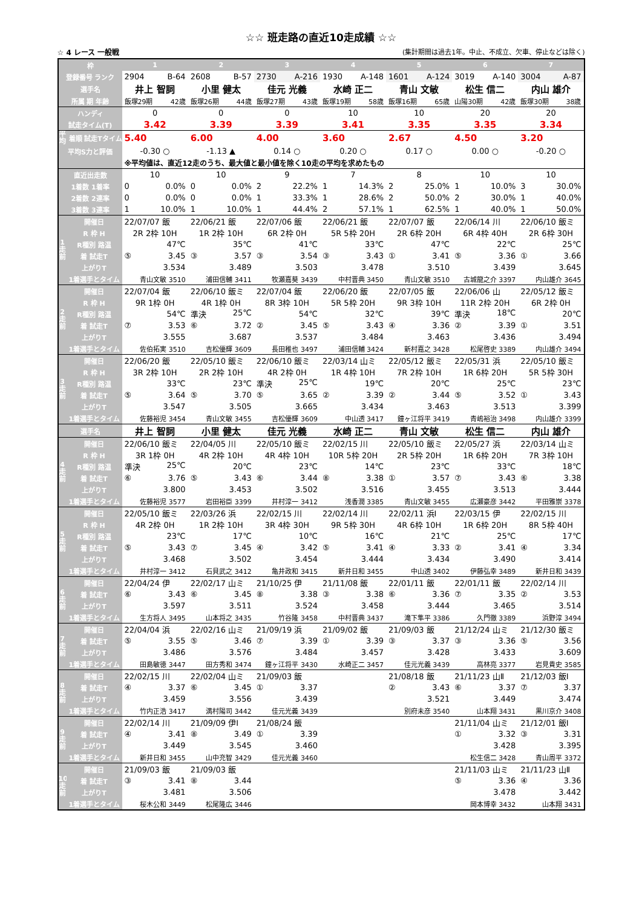☆☆ 班走路の直近10走成績 ☆☆
☆ 4 レース 一般戦 (集計期間は過去1年。中止、不成立、欠車、停止などは除く)
| 枠 | | 1 | 2 | 3 | 4 | 5 | 6 | 7 |
| 登録番号 ランク | | 2904 B-64 | 2608 B-57 | 2730 A-216 | 1930 A-148 | 1601 A-124 | 3019 A-140 | 3004 A-87 |
| 選手名 | | 井上 智詞 | 小里 健太 | 佳元 光義 | 水崎 正二 | 青山 文敏 | 松生 信二 | 内山 雄介 |
| 所属 期 年齢 | | 飯塚29期 42歳 | 飯塚26期 44歳 | 飯塚27期 43歳 | 飯塚19期 58歳 | 飯塚16期 65歳 | 山陽30期 42歳 | 飯塚30期 38歳 |
| ハンディ | | 0 | 0 | 0 | 10 | 10 | 20 | 20 |
| 試走タイム(T) | | 3.42 | 3.39 | 3.39 | 3.41 | 3.35 | 3.35 | 3.34 |
| 平均 | 着順 試走Tタイム | 5.40 | 6.00 | 4.00 | 3.60 | 2.67 | 4.50 | 3.20 |
| 平均S力と評価 | | -0.30 ○ | -1.13 ▲ | 0.14 ○ | 0.20 ○ | 0.17 ○ | 0.00 ○ | -0.20 ○ |
| | | ※平均値は、直近12走のうち、最大値と最小値を除く10走の平均を求めたもの | | | | | | |
| 直近出走数 | | 10 | 10 | 9 | 7 | 8 | 10 | 10 |
| 1着数 1着率 | | 0 0.0% | 0 0.0% | 2 22.2% | 1 14.3% | 2 25.0% | 1 10.0% | 3 30.0% |
| 2着数 2連率 | | 0 0.0% | 0 0.0% | 1 33.3% | 1 28.6% | 2 50.0% | 2 30.0% | 1 40.0% |
| 3着数 3連率 | | 1 10.0% | 1 10.0% | 1 44.4% | 2 57.1% | 1 62.5% | 1 40.0% | 1 50.0% |
| 1走前 | 開催日 | 22/07/07 飯 | 22/06/21 飯 | 22/07/06 飯 | 22/06/21 飯 | 22/07/07 飯 | 22/06/14 川 | 22/06/10 飯ミ |
| | R 枠 H | 2R 2枠 10H | 1R 2枠 10H | 6R 2枠 0H | 5R 5枠 20H | 2R 6枠 20H | 6R 4枠 40H | 2R 6枠 30H |
| | R種別 路温 | 47℃ | 35℃ | 41℃ | 33℃ | 47℃ | 22℃ | 25℃ |
| | 着 試走T | ⑤ 3.45 | ③ 3.57 | ③ 3.54 | ③ 3.43 | ① 3.41 | ⑤ 3.36 | ① 3.66 |
| | 上がりT | 3.534 | 3.489 | 3.503 | 3.478 | 3.510 | 3.439 | 3.645 |
| | 1着選手とタイム | 青山文敏 3510 | 浦田信輔 3411 | 牧瀬嘉葵 3439 | 中村晋典 3450 | 青山文敏 3510 | 古城龍之介 3397 | 内山雄介 3645 |
| 2走前 | 開催日 | 22/07/04 飯 | 22/06/10 飯ミ | 22/07/04 飯 | 22/06/20 飯 | 22/07/05 飯 | 22/06/06 山 | 22/05/12 飯ミ |
| | R 枠 H | 9R 1枠 0H | 4R 1枠 0H | 8R 3枠 10H | 5R 5枠 20H | 9R 3枠 10H | 11R 2枠 20H | 6R 2枠 0H |
| | R種別 路温 | 54℃ | 準決 25℃ | 54℃ | 32℃ | 39℃ | 準決 18℃ | 20℃ |
| | 着 試走T | ⑦ 3.53 | ⑥ 3.72 | ② 3.45 | ⑤ 3.43 | ④ 3.36 | ② 3.39 | ① 3.51 |
| | 上がりT | 3.555 | 3.687 | 3.537 | 3.484 | 3.463 | 3.436 | 3.494 |
| | 1着選手とタイム | 佐伯拓実 3510 | 吉松優輝 3609 | 長田稚也 3497 | 浦田信輔 3424 | 新村嘉之 3428 | 松尾啓史 3389 | 内山雄介 3494 |
| 3走前 | 開催日 | 22/06/20 飯 | 22/05/10 飯ミ | 22/06/10 飯ミ | 22/03/14 山ミ | 22/05/12 飯ミ | 22/05/31 浜 | 22/05/10 飯ミ |
| | R 枠 H | 3R 2枠 10H | 2R 2枠 10H | 4R 2枠 0H | 1R 4枠 10H | 7R 2枠 10H | 1R 6枠 20H | 5R 5枠 30H |
| | R種別 路温 | 33℃ | 23℃ | 準決 25℃ | 19℃ | 20℃ | 25℃ | 23℃ |
| | 着 試走T | ⑤ 3.64 | ⑤ 3.70 | ⑤ 3.65 | ② 3.39 | ② 3.44 | ⑤ 3.52 | ① 3.43 |
| | 上がりT | 3.547 | 3.505 | 3.665 | 3.434 | 3.463 | 3.513 | 3.399 |
| | 1着選手とタイム | 佐藤裕児 3454 | 青山文敏 3455 | 吉松優輝 3609 | 中山透 3417 | 鐘ヶ江将平 3419 | 青嶋裕治 3498 | 内山雄介 3399 |
| 選手名 | | 井上 智詞 | 小里 健太 | 佳元 光義 | 水崎 正二 | 青山 文敏 | 松生 信二 | 内山 雄介 |
| 4走前 | 開催日 | 22/06/10 飯ミ | 22/04/05 川 | 22/05/10 飯ミ | 22/02/15 川 | 22/05/10 飯ミ | 22/05/27 浜 | 22/03/14 山ミ |
| | R 枠 H | 3R 1枠 0H | 4R 2枠 10H | 4R 4枠 10H | 10R 5枠 20H | 2R 5枠 20H | 1R 6枠 20H | 7R 3枠 10H |
| | R種別 路温 | 準決 25℃ | 20℃ | 23℃ | 14℃ | 23℃ | 33℃ | 18℃ |
| | 着 試走T | ⑥ 3.76 | ⑤ 3.43 | ⑥ 3.44 | ⑧ 3.38 | ① 3.57 | ⑦ 3.43 | ⑥ 3.38 |
| | 上がりT | 3.800 | 3.453 | 3.502 | 3.516 | 3.455 | 3.513 | 3.444 |
| | 1着選手とタイム | 佐藤裕児 3577 | 岩田裕臣 3399 | 井村淳一 3412 | 浅香潤 3385 | 青山文敏 3455 | 広瀬豪彦 3442 | 平田雅崇 3378 |
| 5走前 | 開催日 | 22/05/10 飯ミ | 22/03/26 浜 | 22/02/15 川 | 22/02/14 川 | 22/02/11 浜Ⅰ | 22/03/15 伊 | 22/02/15 川 |
| | R 枠 H | 4R 2枠 0H | 1R 2枠 10H | 3R 4枠 30H | 9R 5枠 30H | 4R 6枠 10H | 1R 6枠 20H | 8R 5枠 40H |
| | R種別 路温 | 23℃ | 17℃ | 10℃ | 16℃ | 21℃ | 25℃ | 17℃ |
| | 着 試走T | ⑤ 3.43 | ⑦ 3.45 | ④ 3.42 | ⑤ 3.41 | ④ 3.33 | ② 3.41 | ④ 3.34 |
| | 上がりT | 3.468 | 3.502 | 3.454 | 3.444 | 3.434 | 3.490 | 3.414 |
| | 1着選手とタイム | 井村淳一 3412 | 石貝武之 3412 | 亀井政和 3415 | 新井日和 3455 | 中山透 3402 | 伊藤弘幸 3489 | 新井日和 3439 |
| 6走前 | 開催日 | 22/04/24 伊 | 22/02/17 山ミ | 21/10/25 伊 | 21/11/08 飯 | 22/01/11 飯 | 22/01/11 飯 | 22/02/14 川 |
| | 着 試走T | ⑥ 3.43 | ⑥ 3.45 | ⑧ 3.38 | ③ 3.38 | ⑥ 3.36 | ⑦ 3.35 | ② 3.53 |
| | 上がりT | 3.597 | 3.511 | 3.524 | 3.458 | 3.444 | 3.465 | 3.514 |
| | 1着選手とタイム | 生方将人 3495 | 山本将之 3435 | 竹谷隆 3458 | 中村晋典 3437 | 滝下隼平 3386 | 久門徹 3389 | 浜野淳 3494 |
| 7走前 | 開催日 | 22/04/04 浜 | 22/02/16 山ミ | 21/09/19 浜 | 21/09/02 飯 | 21/09/03 飯 | 21/12/24 山ミ | 21/12/30 飯ミ |
| | 着 試走T | ⑤ 3.55 | ⑤ 3.46 | ⑦ 3.39 | ① 3.39 | ③ 3.37 | ③ 3.36 | ⑤ 3.56 |
| | 上がりT | 3.486 | 3.576 | 3.484 | 3.457 | 3.428 | 3.433 | 3.609 |
| | 1着選手とタイム | 田島敏徳 3447 | 田方秀和 3474 | 鐘ヶ江将平 3430 | 水崎正二 3457 | 佳元光義 3439 | 高林亮 3377 | 岩見貴史 3585 |
| 8走前 | 開催日 | 22/02/15 川 | 22/02/04 山ミ | 21/09/03 飯 | | 21/08/18 飯 | 21/11/23 山Ⅱ | 21/12/03 飯Ⅰ |
| | 着 試走T | ④ 3.37 | ⑥ 3.45 | ① 3.37 | | ② 3.43 | ⑥ 3.37 | ⑦ 3.37 |
| | 上がりT | 3.459 | 3.556 | 3.439 | | 3.521 | 3.449 | 3.474 |
| | 1着選手とタイム | 竹内正浩 3417 | 満村陽司 3442 | 佳元光義 3439 | | 別府未彦 3540 | 山本翔 3431 | 黒川京介 3408 |
| 9走前 | 開催日 | 22/02/14 川 | 21/09/09 伊Ⅰ | 21/08/24 飯 | | | 21/11/04 山ミ | 21/12/01 飯Ⅰ |
| | 着 試走T | ④ 3.41 | ⑧ 3.49 | ① 3.39 | | | ① 3.32 | ③ 3.31 |
| | 上がりT | 3.449 | 3.545 | 3.460 | | | 3.428 | 3.395 |
| | 1着選手とタイム | 新井日和 3455 | 山中充智 3429 | 佳元光義 3460 | | | 松生信二 3428 | 青山周平 3372 |
| 10走前 | 開催日 | 21/09/03 飯 | 21/09/03 飯 | | | | 21/11/03 山ミ | 21/11/23 山Ⅱ |
| | 着 試走T | ③ 3.41 | ⑧ 3.44 | | | | ⑤ 3.36 | ④ 3.36 |
| | 上がりT | 3.481 | 3.506 | | | | 3.478 | 3.442 |
| | 1着選手とタイム | 桜木公和 3449 | 松尾隆広 3446 | | | | 岡本博幸 3432 | 山本翔 3431 |